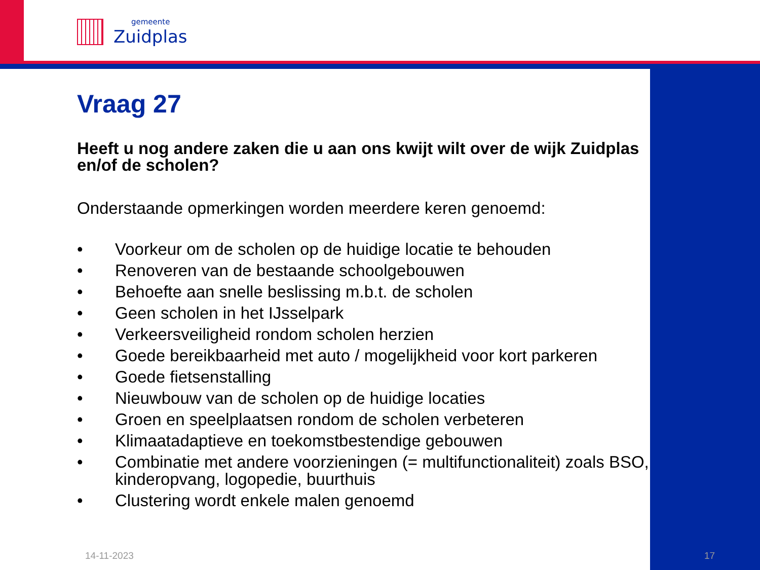gemeente
Zuidplas
Vraag 27
Heeft u nog andere zaken die u aan ons kwijt wilt over de wijk Zuidplas en/of de scholen?
Onderstaande opmerkingen worden meerdere keren genoemd:
• Voorkeur om de scholen op de huidige locatie te behouden
• Renoveren van de bestaande schoolgebouwen
• Behoefte aan snelle beslissing m.b.t. de scholen
• Geen scholen in het IJsselpark
• Verkeersveiligheid rondom scholen herzien
• Goede bereikbaarheid met auto / mogelijkheid voor kort parkeren
• Goede fietsenstalling
• Nieuwbouw van de scholen op de huidige locaties
• Groen en speelplaatsen rondom de scholen verbeteren
• Klimaatadaptieve en toekomstbestendige gebouwen
• Combinatie met andere voorzieningen (= multifunctionaliteit) zoals BSO, kinderopvang, logopedie, buurthuis
• Clustering wordt enkele malen genoemd
14-11-2023 17